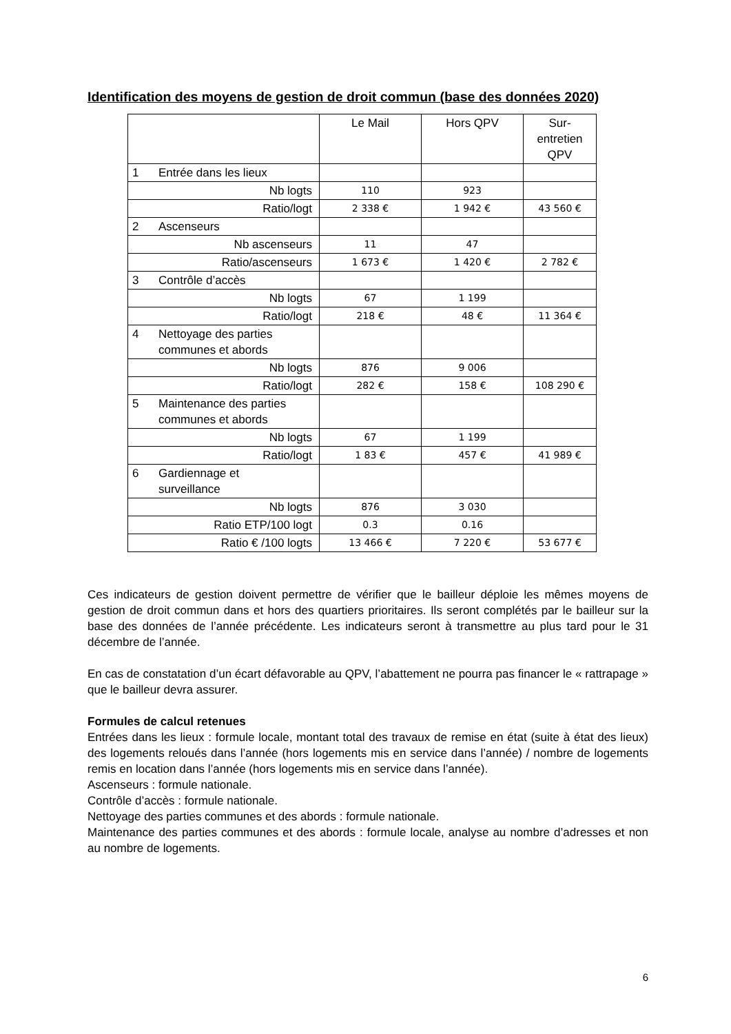Identification des moyens de gestion de droit commun (base des données 2020)
| | Le Mail | Hors QPV | Sur- entretien QPV |
| 1 Entrée dans les lieux | | | |
| Nb logts | 110 | 923 | |
| Ratio/logt | 2 338 € | 1 942 € | 43 560 € |
| 2 Ascenseurs | | | |
| Nb ascenseurs | 11 | 47 | |
| Ratio/ascenseurs | 1 673 € | 1 420 € | 2 782 € |
| 3 Contrôle d’accès | | | |
| Nb logts | 67 | 1 199 | |
| Ratio/logt | 218 € | 48 € | 11 364 € |
| 4 Nettoyage des parties communes et abords | | | |
| Nb logts | 876 | 9 006 | |
| Ratio/logt | 282 € | 158 € | 108 290 € |
| 5 Maintenance des parties communes et abords | | | |
| Nb logts | 67 | 1 199 | |
| Ratio/logt | 1 83 € | 457 € | 41 989 € |
| 6 Gardiennage et surveillance | | | |
| Nb logts | 876 | 3 030 | |
| Ratio ETP/100 logt | 0.3 | 0.16 | |
| Ratio € /100 logts | 13 466 € | 7 220 € | 53 677 € |
Ces indicateurs de gestion doivent permettre de vérifier que le bailleur déploie les mêmes moyens de gestion de droit commun dans et hors des quartiers prioritaires. Ils seront complétés par le bailleur sur la base des données de l’année précédente. Les indicateurs seront à transmettre au plus tard pour le 31 décembre de l’année.
En cas de constatation d’un écart défavorable au QPV, l’abattement ne pourra pas financer le « rattrapage » que le bailleur devra assurer.
Formules de calcul retenues
Entrées dans les lieux : formule locale, montant total des travaux de remise en état (suite à état des lieux) des logements reloués dans l’année (hors logements mis en service dans l’année) / nombre de logements remis en location dans l’année (hors logements mis en service dans l’année).
Ascenseurs : formule nationale.
Contrôle d’accès : formule nationale.
Nettoyage des parties communes et des abords : formule nationale.
Maintenance des parties communes et des abords : formule locale, analyse au nombre d’adresses et non au nombre de logements.
6